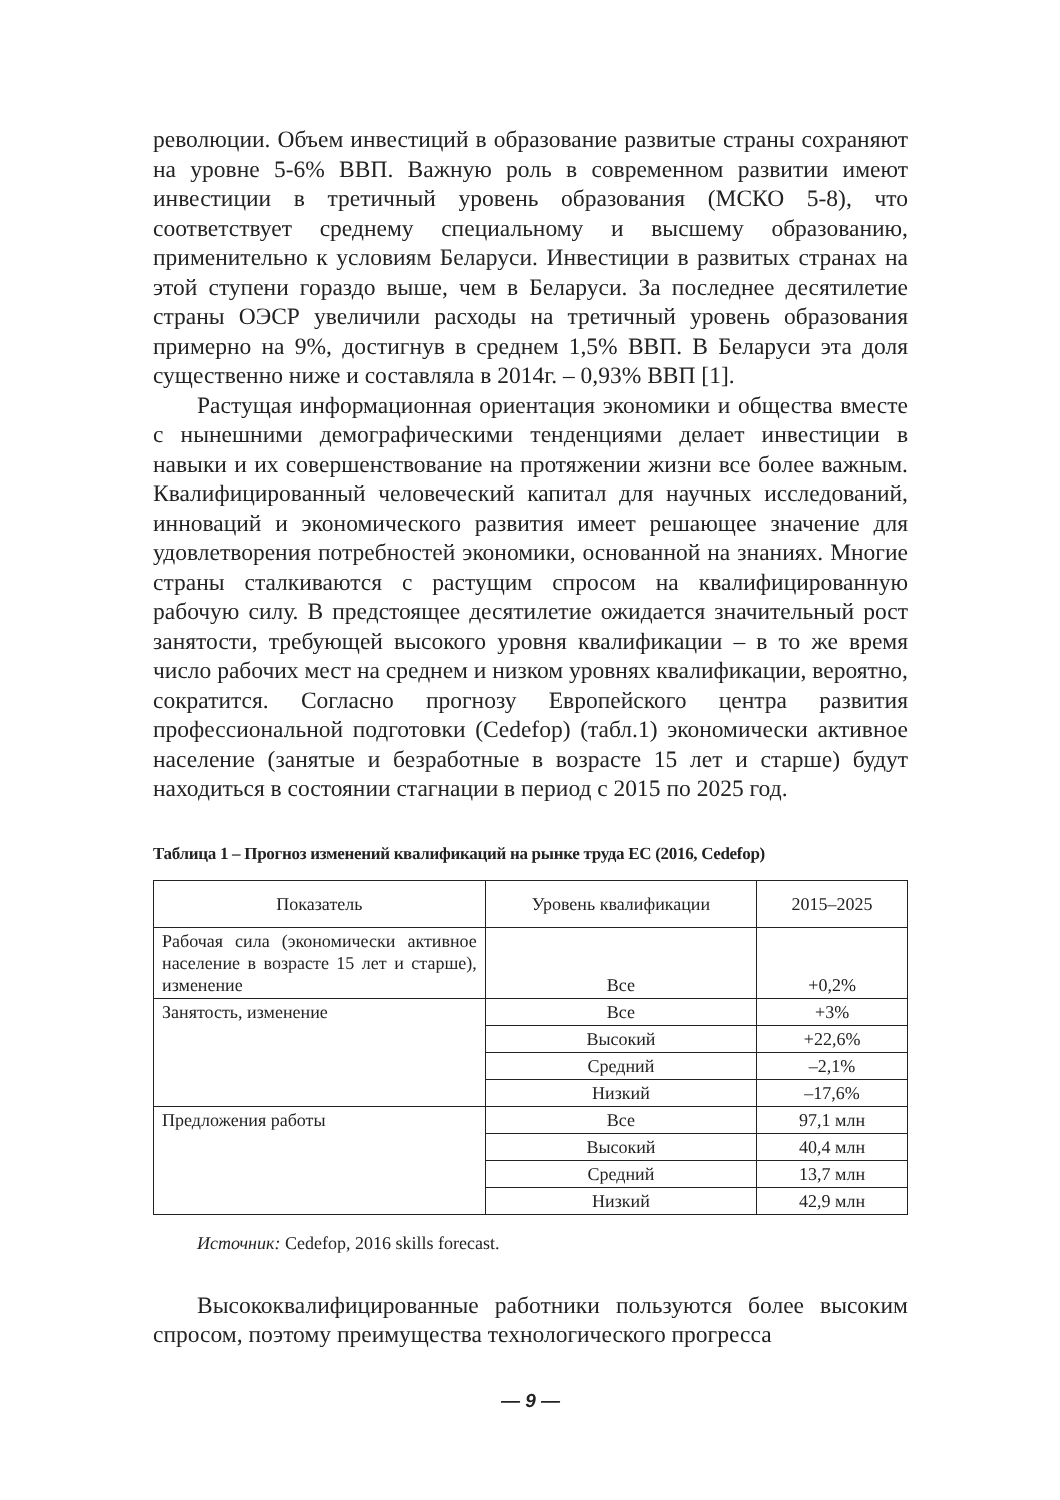революции. Объем инвестиций в образование развитые страны сохраняют на уровне 5-6% ВВП. Важную роль в современном развитии имеют инвестиции в третичный уровень образования (МСКО 5-8), что соответствует среднему специальному и высшему образованию, применительно к условиям Беларуси. Инвестиции в развитых странах на этой ступени гораздо выше, чем в Беларуси. За последнее десятилетие страны ОЭСР увеличили расходы на третичный уровень образования примерно на 9%, достигнув в среднем 1,5% ВВП. В Беларуси эта доля существенно ниже и составляла в 2014г. – 0,93% ВВП [1].
Растущая информационная ориентация экономики и общества вместе с нынешними демографическими тенденциями делает инвестиции в навыки и их совершенствование на протяжении жизни все более важным. Квалифицированный человеческий капитал для научных исследований, инноваций и экономического развития имеет решающее значение для удовлетворения потребностей экономики, основанной на знаниях. Многие страны сталкиваются с растущим спросом на квалифицированную рабочую силу. В предстоящее десятилетие ожидается значительный рост занятости, требующей высокого уровня квалификации – в то же время число рабочих мест на среднем и низком уровнях квалификации, вероятно, сократится. Согласно прогнозу Европейского центра развития профессиональной подготовки (Cedefop) (табл.1) экономически активное население (занятые и безработные в возрасте 15 лет и старше) будут находиться в состоянии стагнации в период с 2015 по 2025 год.
Таблица 1 – Прогноз изменений квалификаций на рынке труда ЕС (2016, Cedefop)
| Показатель | Уровень квалификации | 2015–2025 |
| --- | --- | --- |
| Рабочая сила (экономически активное население в возрасте 15 лет и старше), изменение | Все | +0,2% |
| Занятость, изменение | Все | +3% |
| | Высокий | +22,6% |
| | Средний | –2,1% |
| | Низкий | –17,6% |
| Предложения работы | Все | 97,1 млн |
| | Высокий | 40,4 млн |
| | Средний | 13,7 млн |
| | Низкий | 42,9 млн |
Источник: Cedefop, 2016 skills forecast.
Высококвалифицированные работники пользуются более высоким спросом, поэтому преимущества технологического прогресса
— 9 —